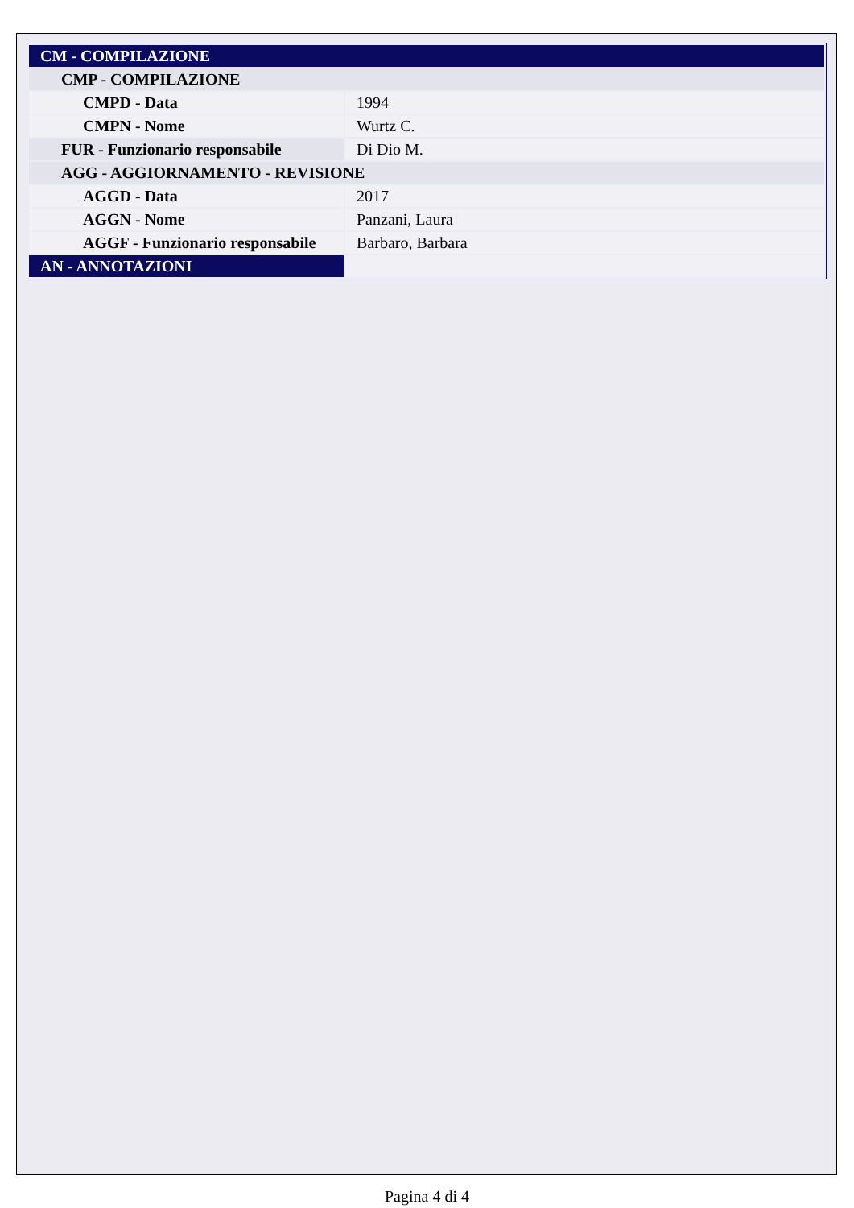| CM - COMPILAZIONE | |
| CMP - COMPILAZIONE | |
| CMPD - Data | 1994 |
| CMPN - Nome | Wurtz C. |
| FUR - Funzionario responsabile | Di Dio M. |
| AGG - AGGIORNAMENTO - REVISIONE | |
| AGGD - Data | 2017 |
| AGGN - Nome | Panzani, Laura |
| AGGF - Funzionario responsabile | Barbaro, Barbara |
| AN - ANNOTAZIONI | |
Pagina 4 di 4